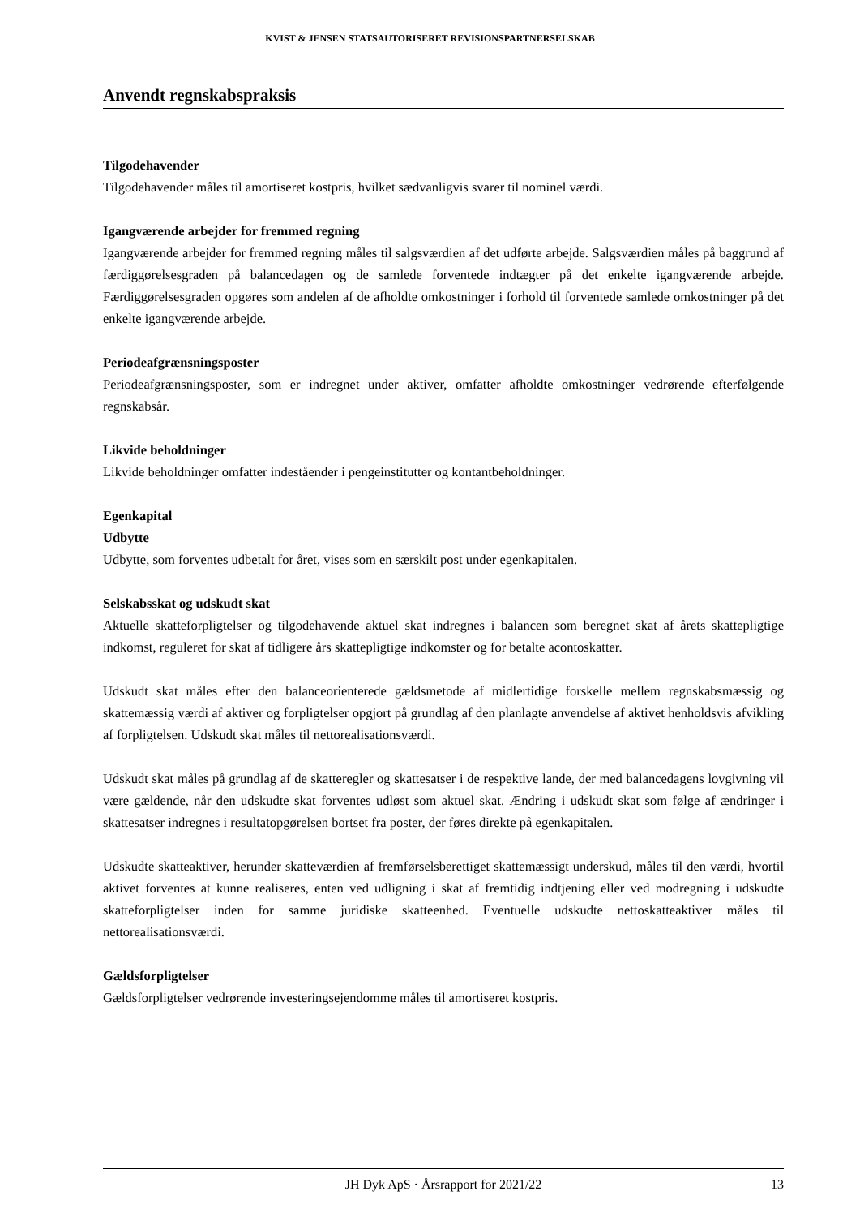KVIST & JENSEN STATSAUTORISERET REVISIONSPARTNERSELSKAB
Anvendt regnskabspraksis
Tilgodehavender
Tilgodehavender måles til amortiseret kostpris, hvilket sædvanligvis svarer til nominel værdi.
Igangværende arbejder for fremmed regning
Igangværende arbejder for fremmed regning måles til salgsværdien af det udførte arbejde. Salgsværdien måles på baggrund af færdiggørelsesgraden på balancedagen og de samlede forventede indtægter på det enkelte igangværende arbejde. Færdiggørelsesgraden opgøres som andelen af de afholdte omkostninger i forhold til forventede samlede omkostninger på det enkelte igangværende arbejde.
Periodeafgrænsningsposter
Periodeafgrænsningsposter, som er indregnet under aktiver, omfatter afholdte omkostninger vedrørende efterfølgende regnskabsår.
Likvide beholdninger
Likvide beholdninger omfatter indeståender i pengeinstitutter og kontantbeholdninger.
Egenkapital
Udbytte
Udbytte, som forventes udbetalt for året, vises som en særskilt post under egenkapitalen.
Selskabsskat og udskudt skat
Aktuelle skatteforpligtelser og tilgodehavende aktuel skat indregnes i balancen som beregnet skat af årets skattepligtige indkomst, reguleret for skat af tidligere års skattepligtige indkomster og for betalte acontoskatter.
Udskudt skat måles efter den balanceorienterede gældsmetode af midlertidige forskelle mellem regnskabsmæssig og skattemæssig værdi af aktiver og forpligtelser opgjort på grundlag af den planlagte anvendelse af aktivet henholdsvis afvikling af forpligtelsen. Udskudt skat måles til nettorealisationsværdi.
Udskudt skat måles på grundlag af de skatteregler og skattesatser i de respektive lande, der med balancedagens lovgivning vil være gældende, når den udskudte skat forventes udløst som aktuel skat. Ændring i udskudt skat som følge af ændringer i skattesatser indregnes i resultatopgørelsen bortset fra poster, der føres direkte på egenkapitalen.
Udskudte skatteaktiver, herunder skatteværdien af fremførselsberettiget skattemæssigt underskud, måles til den værdi, hvortil aktivet forventes at kunne realiseres, enten ved udligning i skat af fremtidig indtjening eller ved modregning i udskudte skatteforpligtelser inden for samme juridiske skatteenhed. Eventuelle udskudte nettoskatteaktiver måles til nettorealisationsværdi.
Gældsforpligtelser
Gældsforpligtelser vedrørende investeringsejendomme måles til amortiseret kostpris.
JH Dyk ApS · Årsrapport for 2021/22
13